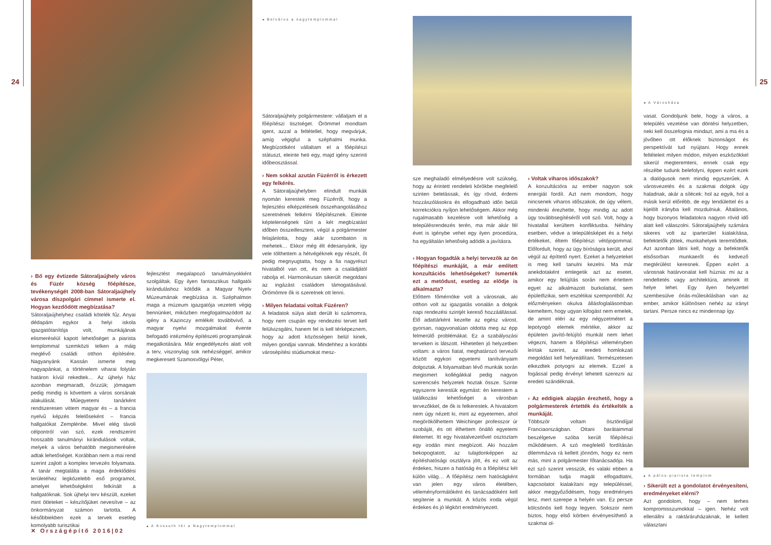24 25
◂ Belváros a nagytemplommal
Sátoraljaújhely polgármestere: vállaljam el a főépítészi tisztséget. Örömmel mondtam igent, azzal a feltétellel, hogy megvárjuk, amíg végigfut a széphalmi munka. Megbízottként vállaltam el a főépítészi státuszt, eleinte heti egy, majd igény szerinti időbeosztással.
› Nem sokkal azután Füzérről is érkezett egy felkérés.
A Sátoraljaújhelyben elindult munkák nyomán kerestek meg Füzérről, hogy a fejlesztési elképzeléseik összehangolásához szeretnének felkérni főépítésznek. Eleinte képtelenségnek tűnt a két megbízatást időben összeilleszteni, végül a polgármester felajánlotta, hogy akár szombaton is mehetek… Ekkor még élt édesanyánk, így vele tölthettem a hétvégéknek egy részét, őt pedig megnyugtatta, hogy a fia nagyrészt hivatalból van ott, és nem a családjától rabolja el. Harmonikusan sikerült megoldani az ingázást családom támogatásával. Örömömre ők is szeretnek ott lenni.
› Milyen feladatai voltak Füzéren?
A feladatok súlya alatt derült ki számomra, hogy nem csupán egy rendezési tervet kell felülvizsgálni, hanem fel is kell térképeznem, hogy az adott közösségen belül kinek, milyen gondjai vannak. Mindehhez a korábbi városépítési stúdiumokat mesz-
› Bő egy évtizede Sátoraljaújhely város és Füzér község főépítésze, tevékenységét 2008-ban Sátoraljaújhely városa díszpolgári címmel ismerte el. Hogyan kezdődött megbízatása?
Sátoraljaújhelyhez családi kötelék fűz. Anyai dédapám egykor a helyi iskola igazgatótanítója volt, munkájának elismeréséül kapott lehetőséget a piarista templommal szemközti telken a máig meglévő családi otthon építésére. Nagyanyánk Kassán ismerte meg nagyapánkat, a történelem viharai folytán határon kívül rekedtek… Az újhelyi ház azonban megmaradt, őrizzük; jómagam pedig mindig is követtem a város sorsának alakulását. Műegyetemi tanárként rendszeresen vittem magyar és – a francia nyelvű képzés felelőseként – francia hallgatókat Zemplénbe. Mivel elég távoli célpontról van szó, ezek rendszerint hosszabb tanulmányi kirándulások voltak, melyek a város behatóbb megismerésére adtak lehetőséget. Korábban nem a mai rend szerint zajlott a komplex tervezés folyamata. A tanár megtalálta a maga érdeklődési területéhez legközelebb eső programot, amelyet lehetőségként felkínált a hallgatóknak. Sok újhelyi terv készült, ezeket mint ötleteket – készítőjüket nevesítve – az önkormányzat számon tartotta. A későbbiekben ezek a tervek esetleg komolyabb turisztikai
fejlesztést megalapozó tanulmányokként szolgáltak. Egy ilyen fantasztikus hallgatói kiránduláshoz kötődik a Magyar Nyelv Múzeumának megbízása is. Széphalmon maga a múzeum igazgatója vezetett végig bennünket, miközben megfogalmazódott az igény a Kazinczy emlékét továbbvivő, a magyar nyelvi mozgalmakat évente befogadó intézmény építészeti programjának megalkotására. Már engedélyezés alatt volt a terv, viszonylag sok nehézséggel, amikor megkeresett Szamosvölgyi Péter,
▴ A Kossuth tér a Nagytemplommal
sze meghaladó elmélyedésre volt szükség, hogy az érintett rendeleti körökbe megfelelő szinten belelássak, és így rövid, érdemi hozzászólásokra és elfogadható időn belüli korrekciókra nyíljon lehetőségem. Akkor még rugalmasabb kezelésre volt lehetőség a településrendezés terén, ma már akár fél évet is igénybe vehet egy ilyen procedúra, ha egyáltalán lehetőség adódik a javításra.
› Hogyan fogadták a helyi tervezők az ön főépítészi munkáját, a már említett konzultációs lehetőségeket? Ismerték ezt a metódust, esetleg az elődje is alkalmazta?
Előttem főmérnöke volt a városnak, aki otthon volt az igazgatás vonalán a dolgok napi rendezési szintjét kereső hozzáállással. Élő adattárként kezelte az egész várost, gyorsan, nagyvonalúan oldotta meg az épp felmerülő problémákat. Ez a szabályozási terveken is látszott. Hihetetlen jó helyzetben voltam: a város fiatal, meghatározó tervezői között egykori egyetemi tanítványaim dolgoztak. A folyamatban lévő munkák során megismert kollégákkal pedig nagyon szerencsés helyzetek hoztak össze. Szinte egyszerre kerestük egymást: én kerestem a találkozási lehetőséget a városban tervezőkkel, de ők is felkerestek. A hivatalom nem úgy nézett ki, mint az egyetemen, ahol megörökölhettem Weichinger professzor úr szobáját, és ott élhettem önálló egyetemi életemet. Itt egy hivatalvezetővel osztoztam egy irodán mint megbízott. Aki hozzám bekopogtatott, az tulajdonképpen az építéshatósági osztályra jött, és ez volt az érdekes, hiszen a hatóság és a főépítész két külön világ… A főépítész nem hatóságként van jelen egy város életében, véleményformálóként és tanácsadóként kell segítenie a munkát. A közös iroda végül érdekes és jó légkört eredményezett.
› Voltak viharos időszakok?
A konzultációra az ember nagyon sok energiát fordít. Azt nem mondom, hogy nincsenek viharos időszakok, de úgy vélem, mindenki érezhette, hogy mindig az adott ügy továbbsegítéséről volt szó. Volt, hogy a hivatallal kerültem konfliktusba. Néhány esetben, védve a településképet és a helyi értékeket, éltem főépítészi vétójogommal. Előfordult, hogy az ügy bíróságra került, ahol végül az építtető nyert. Ezeket a helyzeteket is meg kell tanulni kezelni. Ma már anekdotaként emlegetik azt az esetet, amikor egy felújítás során nem értettem egyet az alkalmazott burkolattal, sem épületfizikai, sem esztétikai szempontból. Az előzményeken okulva állásfoglalásomban kiemeltem, hogy ugyan kifogást nem emelek, de amint eléri az egy négyzetmétert a lepotyogó elemek mértéke, akkor az épületen javító-felújító munkát nem lehet végezni, hanem a főépítészi véleményben leírtak szerint, az eredeti homlokzati megoldást kell helyreállítani. Természetesen elkezdtek potyogni az elemek. Ezzel a fogással pedig érvényt lehetett szerezni az eredeti szándéknak.
› Az eddigiek alapján érezhető, hogy a polgármesterek értették és értékelték a munkáját.
Többször voltam ösztöndíjjal Franciaországban. Ottani barátaimmal beszélgetve szóba került főépítészi működésem. A szó megfelelő fordításán dilemmázva rá kellett jönnöm, hogy ez nem más, mint a polgármester főtanácsadója. Ha ezt szó szerint vesszük, és valaki ebben a formában tudja magát elfogadtatni, kapcsolatot kialakítani egy településsel, akkor meggyőződésem, hogy eredményes lesz, mert szerepe a helyén van. Ez persze kölcsönös kell hogy legyen. Sokszor nem biztos, hogy első körben érvényesíthető a szakmai ol-
◂ A Városháza
vasat. Gondoljunk bele, hogy a város, a település vezetése van döntési helyzetben, neki kell összefognia mindazt, ami a ma és a jövőben ott élőknek biztonságot és perspektívát tud nyújtani. Hogy ennek feltételeit milyen módon, milyen eszközökkel sikerül megteremteni, ennek csak egy részébe tudunk belefolyni, éppen ezért ezek a dialógusok nem mindig egyszerűek. A városvezetés és a szakmai dolgok úgy haladnak, akár a sílécek: hol az egyik, hol a másik kerül előrébb, de egy lendülettel és a kijelölt irányba kell mozdulniuk. Általános, hogy bizonyos feladatokra nagyon rövid idő alatt kell válaszolni. Sátoraljaújhely számára sikeres volt az iparterület kialakítása, befektetők jöttek, munkahelyek teremtődtek. Azt azonban látni kell, hogy a befektetők elsősorban munkaerőt és kedvező megtérülést keresnek. Éppen ezért a városnak határvonalat kell húznia: mi az a rendeltetés vagy architektúra, aminek itt helye lehet. Egy ilyen helyzettel szembesülve óriás-műlesiklásban van az ember, amikor különösen nehéz az irányt tartani. Persze nincs ez mindennap így.
▴ A pálos-piarista templom
› Sikerült ezt a gondolatot érvényesíteni, eredményeket elérni?
Azt gondolom, hogy – nem terhes kompromisszumokkal – igen. Nehéz volt ellenállni a raktáráruházaknak, le kellett választani
✕ Országépítő 2016|02